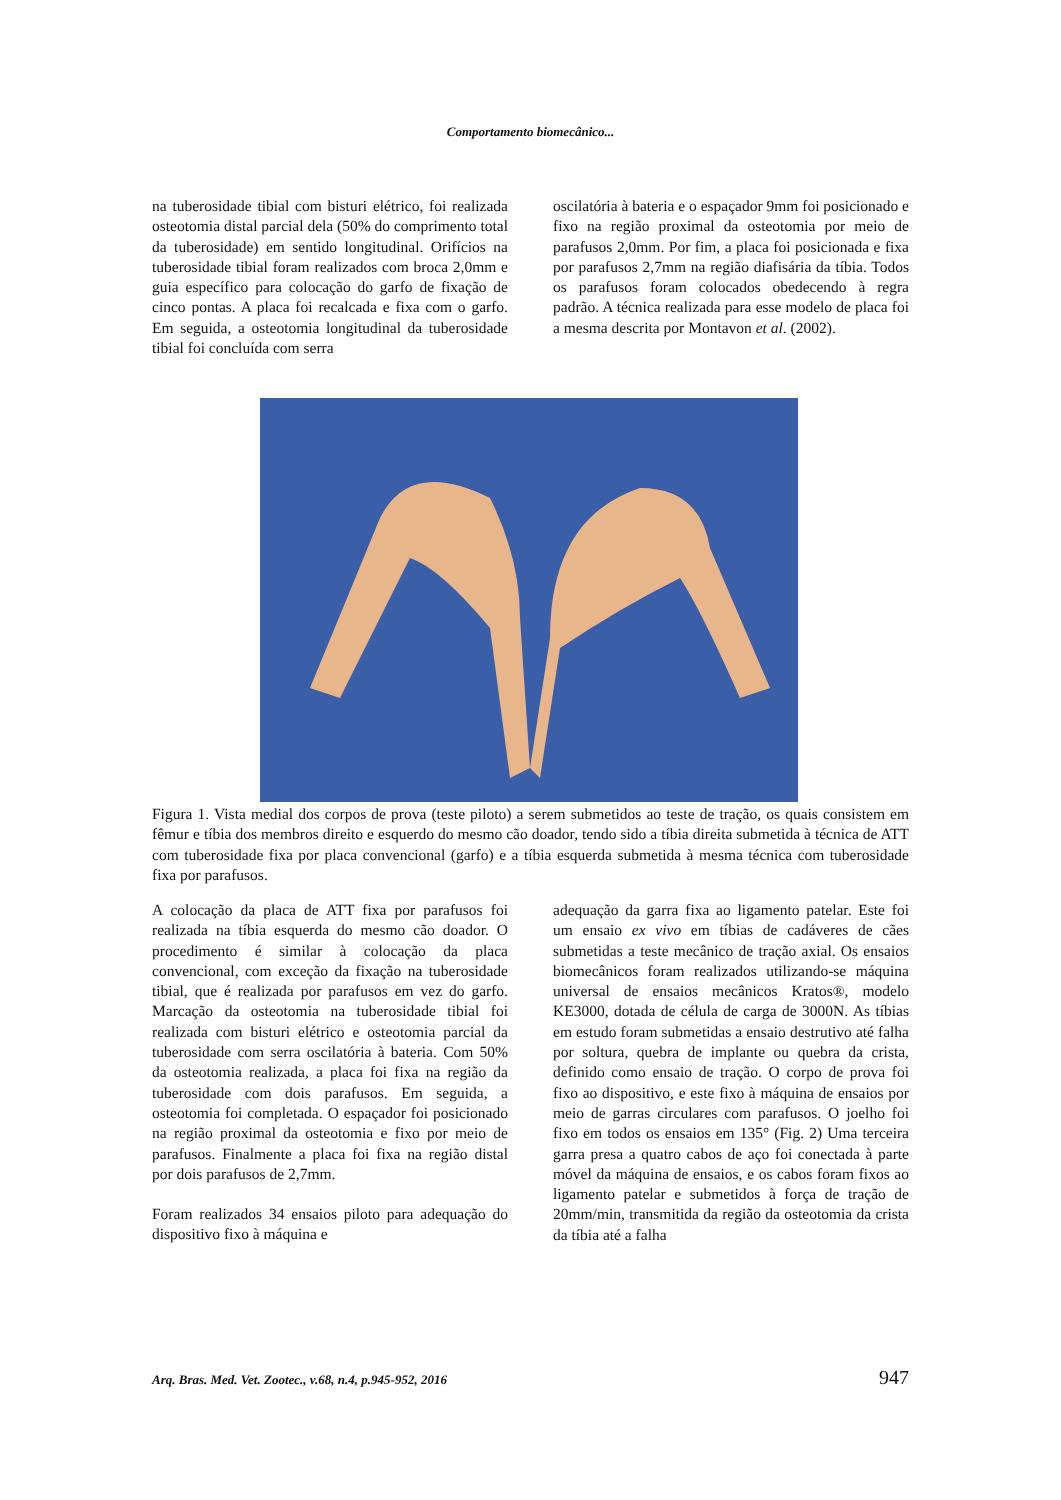Comportamento biomecânico...
na tuberosidade tibial com bisturi elétrico, foi realizada osteotomia distal parcial dela (50% do comprimento total da tuberosidade) em sentido longitudinal. Orifícios na tuberosidade tibial foram realizados com broca 2,0mm e guia específico para colocação do garfo de fixação de cinco pontas. A placa foi recalcada e fixa com o garfo. Em seguida, a osteotomia longitudinal da tuberosidade tibial foi concluída com serra
oscilatória à bateria e o espaçador 9mm foi posicionado e fixo na região proximal da osteotomia por meio de parafusos 2,0mm. Por fim, a placa foi posicionada e fixa por parafusos 2,7mm na região diafisária da tíbia. Todos os parafusos foram colocados obedecendo à regra padrão. A técnica realizada para esse modelo de placa foi a mesma descrita por Montavon et al. (2002).
Figura 1. Vista medial dos corpos de prova (teste piloto) a serem submetidos ao teste de tração, os quais consistem em fêmur e tíbia dos membros direito e esquerdo do mesmo cão doador, tendo sido a tíbia direita submetida à técnica de ATT com tuberosidade fixa por placa convencional (garfo) e a tíbia esquerda submetida à mesma técnica com tuberosidade fixa por parafusos.
A colocação da placa de ATT fixa por parafusos foi realizada na tíbia esquerda do mesmo cão doador. O procedimento é similar à colocação da placa convencional, com exceção da fixação na tuberosidade tibial, que é realizada por parafusos em vez do garfo. Marcação da osteotomia na tuberosidade tibial foi realizada com bisturi elétrico e osteotomia parcial da tuberosidade com serra oscilatória à bateria. Com 50% da osteotomia realizada, a placa foi fixa na região da tuberosidade com dois parafusos. Em seguida, a osteotomia foi completada. O espaçador foi posicionado na região proximal da osteotomia e fixo por meio de parafusos. Finalmente a placa foi fixa na região distal por dois parafusos de 2,7mm.
Foram realizados 34 ensaios piloto para adequação do dispositivo fixo à máquina e
adequação da garra fixa ao ligamento patelar. Este foi um ensaio ex vivo em tíbias de cadáveres de cães submetidas a teste mecânico de tração axial. Os ensaios biomecânicos foram realizados utilizando-se máquina universal de ensaios mecânicos Kratos®, modelo KE3000, dotada de célula de carga de 3000N. As tíbias em estudo foram submetidas a ensaio destrutivo até falha por soltura, quebra de implante ou quebra da crista, definido como ensaio de tração. O corpo de prova foi fixo ao dispositivo, e este fixo à máquina de ensaios por meio de garras circulares com parafusos. O joelho foi fixo em todos os ensaios em 135° (Fig. 2) Uma terceira garra presa a quatro cabos de aço foi conectada à parte móvel da máquina de ensaios, e os cabos foram fixos ao ligamento patelar e submetidos à força de tração de 20mm/min, transmitida da região da osteotomia da crista da tíbia até a falha
Arq. Bras. Med. Vet. Zootec., v.68, n.4, p.945-952, 2016 947